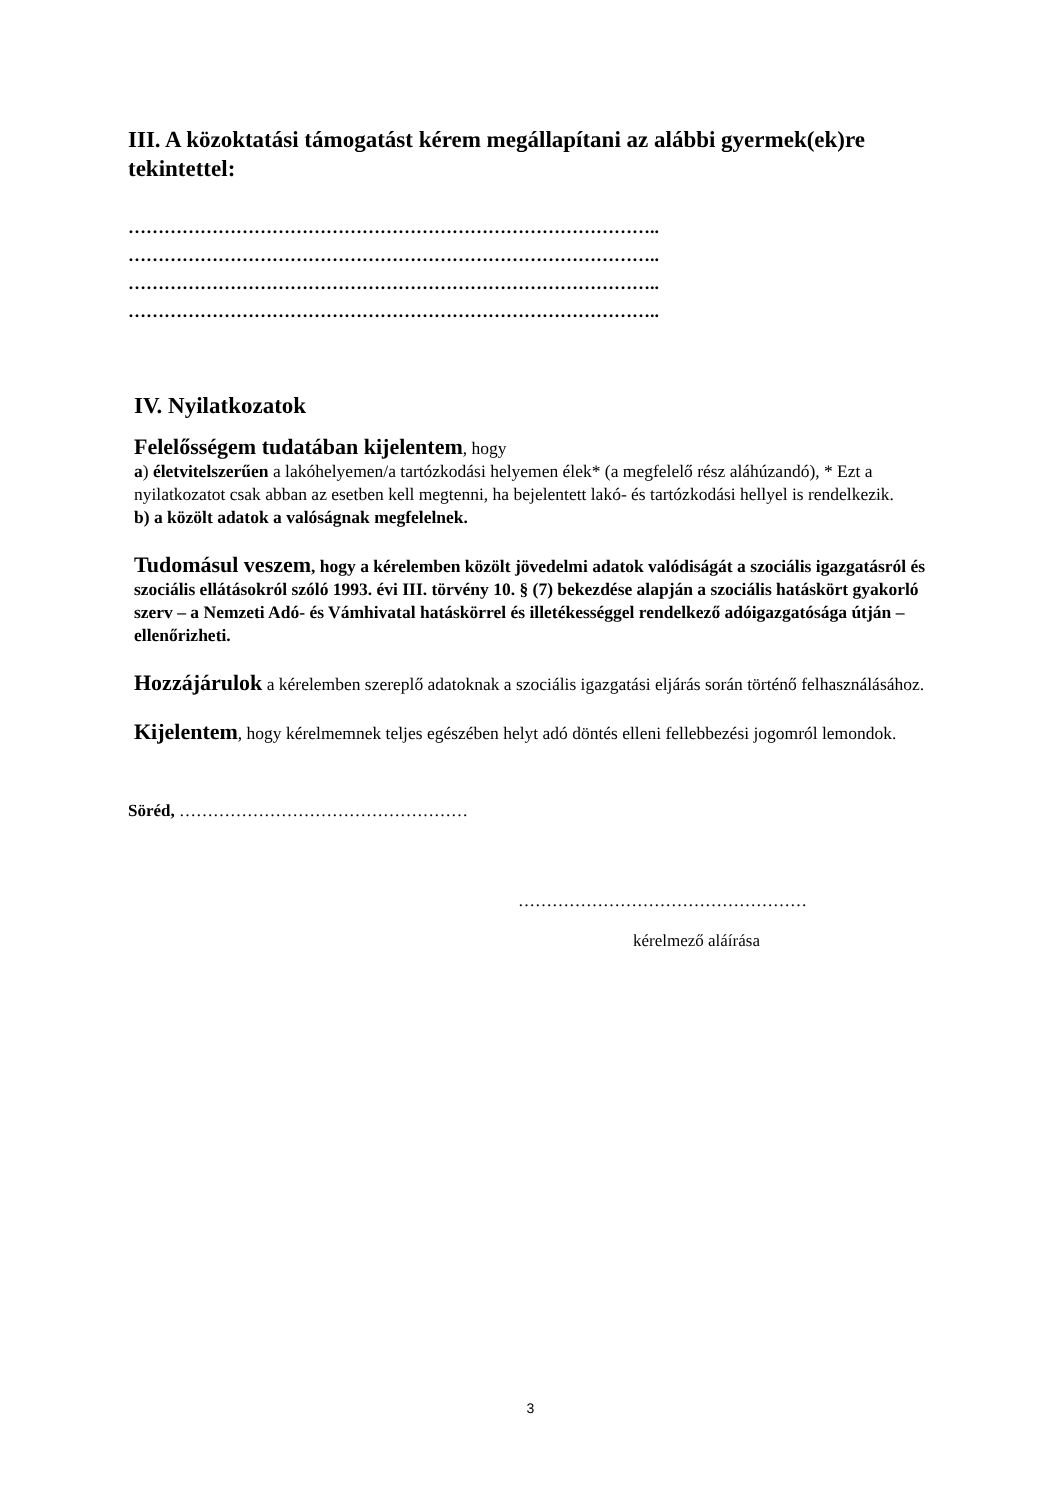III. A közoktatási támogatást kérem megállapítani az alábbi gyermek(ek)re tekintettel:
……………………………………………………………………………..
……………………………………………………………………………..
……………………………………………………………………………..
……………………………………………………………………………..
IV. Nyilatkozatok
Felelősségem tudatában kijelentem, hogy
a) életvitelszerűen a lakóhelyemen/a tartózkodási helyemen élek* (a megfelelő rész aláhúzandó), * Ezt a nyilatkozatot csak abban az esetben kell megtenni, ha bejelentett lakó- és tartózkodási hellyel is rendelkezik.
b) a közölt adatok a valóságnak megfelelnek.
Tudomásul veszem, hogy a kérelemben közölt jövedelmi adatok valódiságát a szociális igazgatásról és szociális ellátásokról szóló 1993. évi III. törvény 10. § (7) bekezdése alapján a szociális hatáskört gyakorló szerv – a Nemzeti Adó- és Vámhivatal hatáskörrel és illetékességgel rendelkező adóigazgatósága útján – ellenőrizheti.
Hozzájárulok a kérelemben szereplő adatoknak a szociális igazgatási eljárás során történő felhasználásához.
Kijelentem, hogy kérelmemnek teljes egészében helyt adó döntés elleni fellebbezési jogomról lemondok.
Söréd, ……………………………………………
……………………………………………
kérelmező aláírása
3